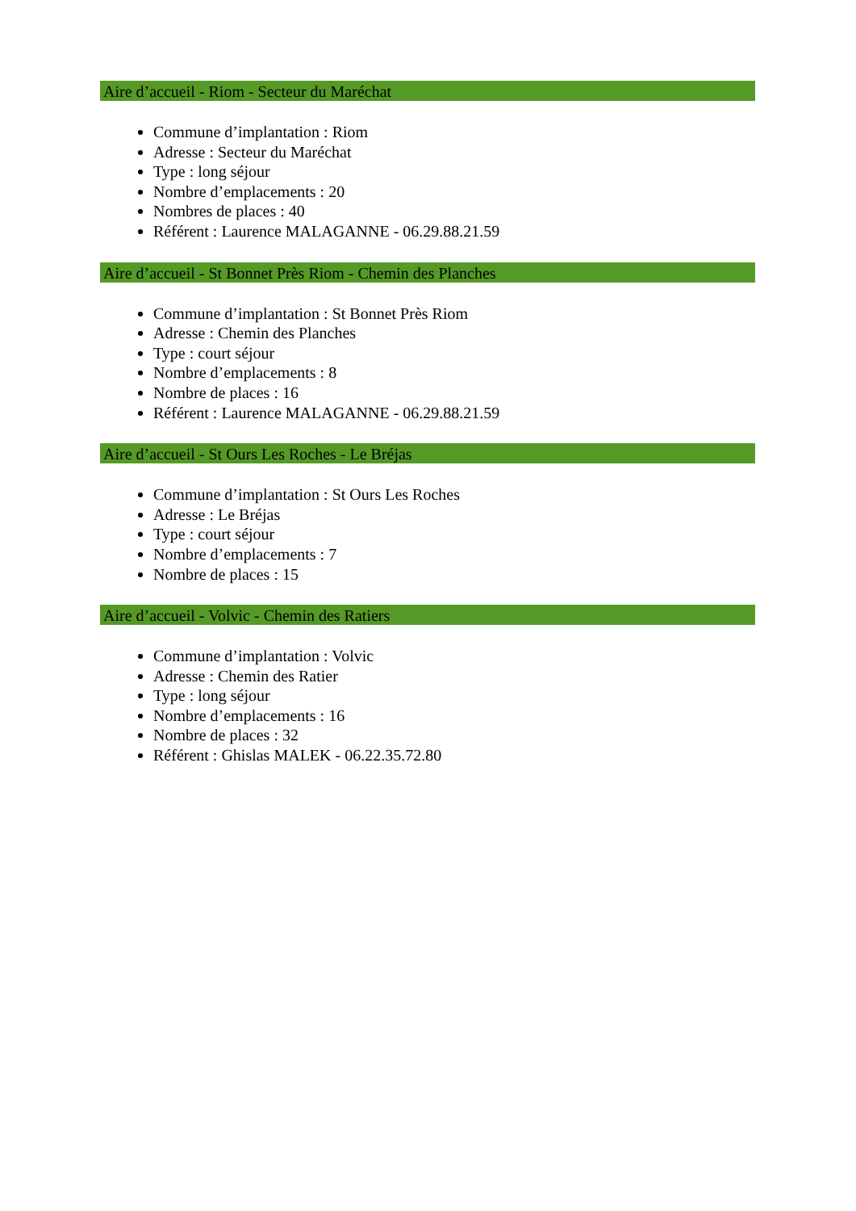Aire d’accueil - Riom - Secteur du Maréchat
Commune d’implantation : Riom
Adresse : Secteur du Maréchat
Type : long séjour
Nombre d’emplacements : 20
Nombres de places : 40
Référent : Laurence MALAGANNE - 06.29.88.21.59
Aire d’accueil - St Bonnet Près Riom - Chemin des Planches
Commune d’implantation : St Bonnet Près Riom
Adresse : Chemin des Planches
Type : court séjour
Nombre d’emplacements : 8
Nombre de places : 16
Référent : Laurence MALAGANNE - 06.29.88.21.59
Aire d’accueil - St Ours Les Roches - Le Bréjas
Commune d’implantation : St Ours Les Roches
Adresse : Le Bréjas
Type : court séjour
Nombre d’emplacements : 7
Nombre de places : 15
Aire d’accueil - Volvic - Chemin des Ratiers
Commune d’implantation : Volvic
Adresse : Chemin des Ratier
Type : long séjour
Nombre d’emplacements : 16
Nombre de places : 32
Référent : Ghislas MALEK - 06.22.35.72.80